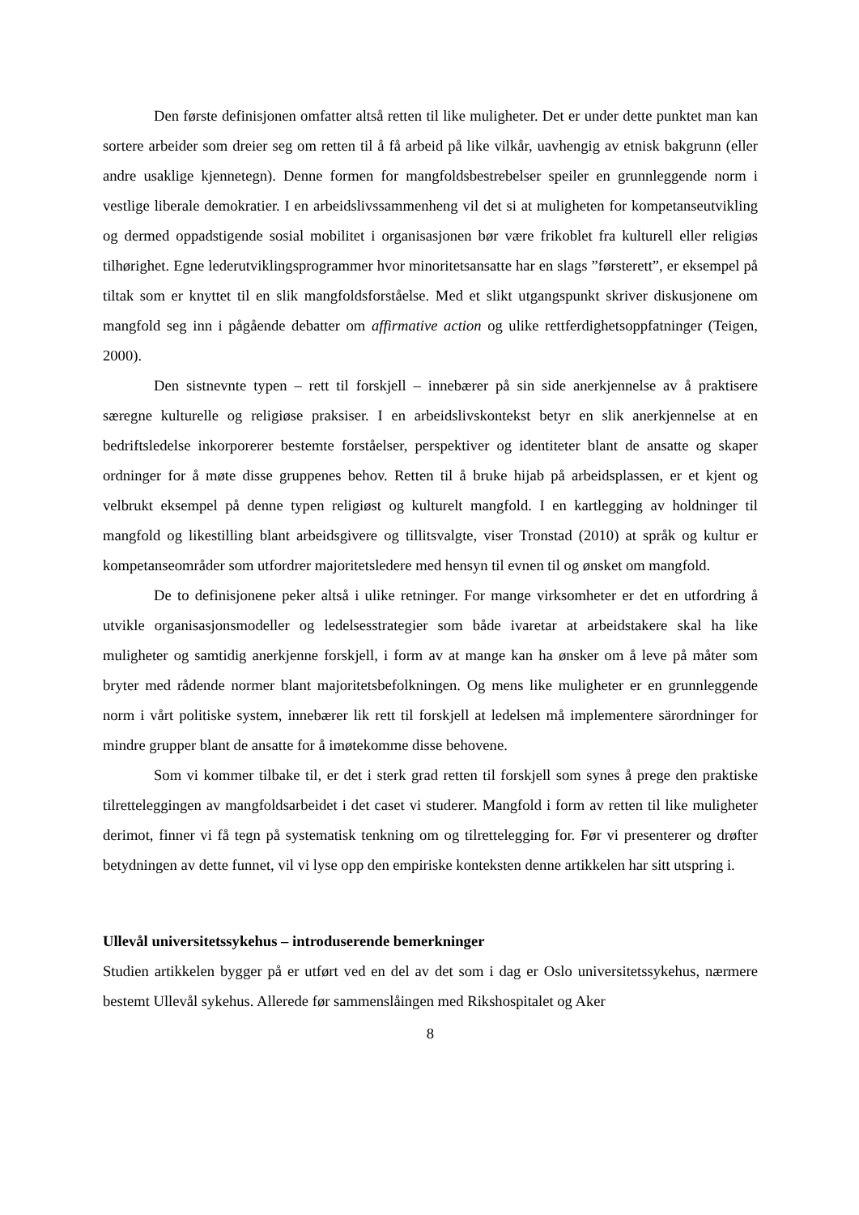Den første definisjonen omfatter altså retten til like muligheter. Det er under dette punktet man kan sortere arbeider som dreier seg om retten til å få arbeid på like vilkår, uavhengig av etnisk bakgrunn (eller andre usaklige kjennetegn). Denne formen for mangfoldsbestrebelser speiler en grunnleggende norm i vestlige liberale demokratier. I en arbeidslivssammenheng vil det si at muligheten for kompetanseutvikling og dermed oppadstigende sosial mobilitet i organisasjonen bør være frikoblet fra kulturell eller religiøs tilhørighet. Egne lederutviklingsprogrammer hvor minoritetsansatte har en slags ”førsterett”, er eksempel på tiltak som er knyttet til en slik mangfoldsforståelse. Med et slikt utgangspunkt skriver diskusjonene om mangfold seg inn i pågående debatter om affirmative action og ulike rettferdighetsoppfatninger (Teigen, 2000).
Den sistnevnte typen – rett til forskjell – innebærer på sin side anerkjennelse av å praktisere særegne kulturelle og religiøse praksiser. I en arbeidslivskontekst betyr en slik anerkjennelse at en bedriftsledelse inkorporerer bestemte forståelser, perspektiver og identiteter blant de ansatte og skaper ordninger for å møte disse gruppenes behov. Retten til å bruke hijab på arbeidsplassen, er et kjent og velbrukt eksempel på denne typen religiøst og kulturelt mangfold. I en kartlegging av holdninger til mangfold og likestilling blant arbeidsgivere og tillitsvalgte, viser Tronstad (2010) at språk og kultur er kompetanseområder som utfordrer majoritetsledere med hensyn til evnen til og ønsket om mangfold.
De to definisjonene peker altså i ulike retninger. For mange virksomheter er det en utfordring å utvikle organisasjonsmodeller og ledelsesstrategier som både ivaretar at arbeidstakere skal ha like muligheter og samtidig anerkjenne forskjell, i form av at mange kan ha ønsker om å leve på måter som bryter med rådende normer blant majoritetsbefolkningen. Og mens like muligheter er en grunnleggende norm i vårt politiske system, innebærer lik rett til forskjell at ledelsen må implementere särordninger for mindre grupper blant de ansatte for å imøtekomme disse behovene.
Som vi kommer tilbake til, er det i sterk grad retten til forskjell som synes å prege den praktiske tilretteleggingen av mangfoldsarbeidet i det caset vi studerer. Mangfold i form av retten til like muligheter derimot, finner vi få tegn på systematisk tenkning om og tilrettelegging for. Før vi presenterer og drøfter betydningen av dette funnet, vil vi lyse opp den empiriske konteksten denne artikkelen har sitt utspring i.
Ullevål universitetssykehus – introduserende bemerkninger
Studien artikkelen bygger på er utført ved en del av det som i dag er Oslo universitetssykehus, nærmere bestemt Ullevål sykehus. Allerede før sammenslåingen med Rikshospitalet og Aker
8